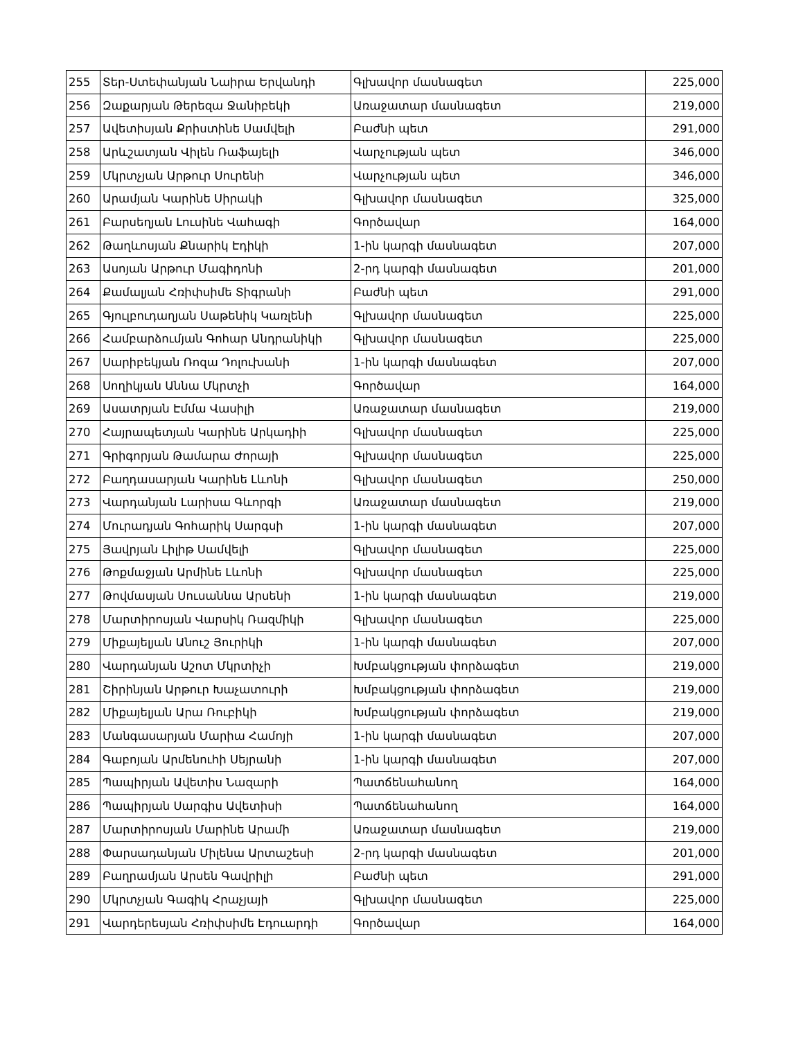| 255 | Տեր-Ստեփանյան Նաիրա Երվանդի | Գլխավոր մասնագետ | 225,000 |
| 256 | Զաքարյան Թերեզա Ջանիբեկի | Առաջատար մասնագետ | 219,000 |
| 257 | Ավետիսյան Քրիստինե Սամվելի | Բաժնի պետ | 291,000 |
| 258 | Արևշատյան Վիլեն Ռաֆայելի | Վարչության պետ | 346,000 |
| 259 | Մկրտչյան Արթուր Սուրենի | Վարչության պետ | 346,000 |
| 260 | Արամյան Կարինե Սիրակի | Գլխավոր մասնագետ | 325,000 |
| 261 | Բարսեղյան Լուսինե Վահագի | Գործավար | 164,000 |
| 262 | Թաղևոսյան Քնարիկ Էդիկի | 1-ին կարգի մասնագետ | 207,000 |
| 263 | Ասոյան Արթուր Մագիդոնի | 2-րդ կարգի մասնագետ | 201,000 |
| 264 | Քամալյան Հռիփսիմե Տիգրանի | Բաժնի պետ | 291,000 |
| 265 | Գյուլբուդաղյան Սաթենիկ Կառլենի | Գլխավոր մասնագետ | 225,000 |
| 266 | Համբարձումյան Գոհար Անդրանիկի | Գլխավոր մասնագետ | 225,000 |
| 267 | Սարիբեկյան Ռոզա Դոլուխանի | 1-ին կարգի մասնագետ | 207,000 |
| 268 | Սողիկյան Աննա Մկրտչի | Գործավար | 164,000 |
| 269 | Ասատրյան Էմմա Վասիլի | Առաջատար մասնագետ | 219,000 |
| 270 | Հայրապետյան Կարինե Արկադիի | Գլխավոր մասնագետ | 225,000 |
| 271 | Գրիգորյան Թամարա Ժորայի | Գլխավոր մասնագետ | 225,000 |
| 272 | Բաղդասարյան Կարինե Լևոնի | Գլխավոր մասնագետ | 250,000 |
| 273 | Վարդանյան Լարիսա Գևորգի | Առաջատար մասնագետ | 219,000 |
| 274 | Մուրադյան Գոհարիկ Սարգսի | 1-ին կարգի մասնագետ | 207,000 |
| 275 | Յավրյան Լիլիթ Սամվելի | Գլխավոր մասնագետ | 225,000 |
| 276 | Թոքմաջյան Արմինե Լևոնի | Գլխավոր մասնագետ | 225,000 |
| 277 | Թովմասյան Սուսաննա Արսենի | 1-ին կարգի մասնագետ | 219,000 |
| 278 | Մարտիրոսյան Վարսիկ Ռազմիկի | Գլխավոր մասնագետ | 225,000 |
| 279 | Միքայելյան Անուշ Յուրիկի | 1-ին կարգի մասնագետ | 207,000 |
| 280 | Վարդանյան Աշոտ Մկրտիչի | Խմբակցության փորձագետ | 219,000 |
| 281 | Շիրինյան Արթուր Խաչատուրի | Խմբակցության փորձագետ | 219,000 |
| 282 | Միքայելյան Արա Ռուբիկի | Խմբակցության փորձագետ | 219,000 |
| 283 | Մանգասարյան Մարիա Համոյի | 1-ին կարգի մասնագետ | 207,000 |
| 284 | Գաբոյան Արմենուհի Սեյրանի | 1-ին կարգի մասնագետ | 207,000 |
| 285 | Պապիրյան Ավետիս Նազարի | Պատճենահանող | 164,000 |
| 286 | Պապիրյան Սարգիս Ավետիսի | Պատճենահանող | 164,000 |
| 287 | Մարտիրոսյան Մարինե Արամի | Առաջատար մասնագետ | 219,000 |
| 288 | Փարսադանյան Միլենա Արտաշեսի | 2-րդ կարգի մասնագետ | 201,000 |
| 289 | Բաղրամյան Արսեն Գավրիլի | Բաժնի պետ | 291,000 |
| 290 | Մկրտչյան Գագիկ Հրաչյայի | Գլխավոր մասնագետ | 225,000 |
| 291 | Վարդերեսյան Հռիփսիմե Էդուարդի | Գործավար | 164,000 |